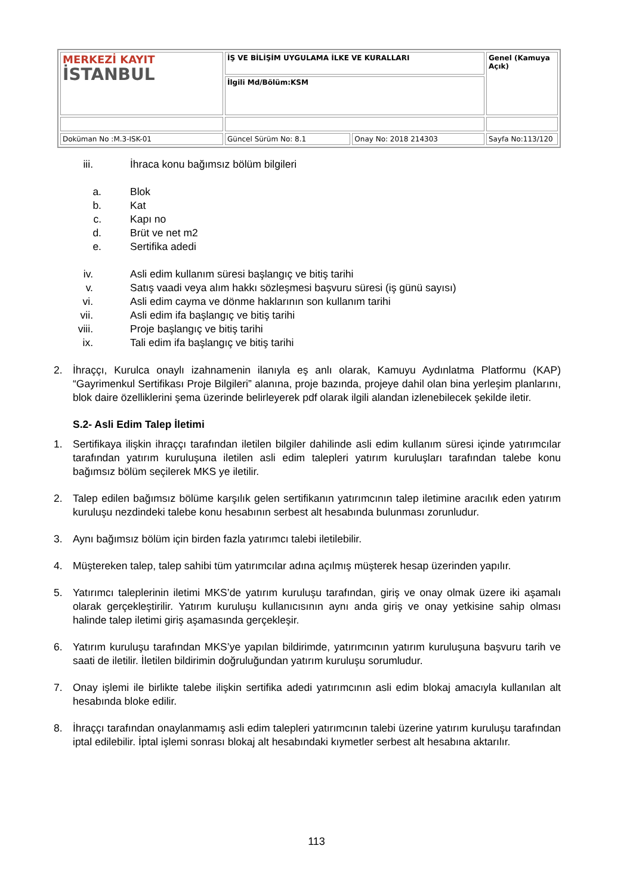| MERKEZİ KAYIT İSTANBUL | İŞ VE BİLİŞİM UYGULAMA İLKE VE KURALLARI | | Genel (Kamuya Açık) |
| | İlgili Md/Bölüm:KSM | | |
| Doküman No :M.3-ISK-01 | Güncel Sürüm No: 8.1 | Onay No: 2018 214303 | Sayfa No:113/120 |
iii. İhraca konu bağımsız bölüm bilgileri
a. Blok
b. Kat
c. Kapı no
d. Brüt ve net m2
e. Sertifika adedi
iv. Asli edim kullanım süresi başlangıç ve bitiş tarihi
v. Satış vaadi veya alım hakkı sözleşmesi başvuru süresi (iş günü sayısı)
vi. Asli edim cayma ve dönme haklarının son kullanım tarihi
vii. Asli edim ifa başlangıç ve bitiş tarihi
viii. Proje başlangıç ve bitiş tarihi
ix. Tali edim ifa başlangıç ve bitiş tarihi
2. İhraççı, Kurulca onaylı izahnamenin ilanıyla eş anlı olarak, Kamuyu Aydınlatma Platformu (KAP) “Gayrimenkul Sertifikası Proje Bilgileri” alanına, proje bazında, projeye dahil olan bina yerleşim planlarını, blok daire özelliklerini şema üzerinde belirleyerek pdf olarak ilgili alandan izlenebilecek şekilde iletir.
S.2- Asli Edim Talep İletimi
1. Sertifikaya ilişkin ihraççı tarafından iletilen bilgiler dahilinde asli edim kullanım süresi içinde yatırımcılar tarafından yatırım kuruluşuna iletilen asli edim talepleri yatırım kuruluşları tarafından talebe konu bağımsız bölüm seçilerek MKS ye iletilir.
2. Talep edilen bağımsız bölüme karşılık gelen sertifikanın yatırımcının talep iletimine aracılık eden yatırım kuruluşu nezdindeki talebe konu hesabının serbest alt hesabında bulunması zorunludur.
3. Aynı bağımsız bölüm için birden fazla yatırımcı talebi iletilebilir.
4. Müştereken talep, talep sahibi tüm yatırımcılar adına açılmış müşterek hesap üzerinden yapılır.
5. Yatırımcı taleplerinin iletimi MKS’de yatırım kuruluşu tarafından, giriş ve onay olmak üzere iki aşamalı olarak gerçekleştirilir. Yatırım kuruluşu kullanıcısının aynı anda giriş ve onay yetkisine sahip olması halinde talep iletimi giriş aşamasında gerçekleşir.
6. Yatırım kuruluşu tarafından MKS’ye yapılan bildirimde, yatırımcının yatırım kuruluşuna başvuru tarih ve saati de iletilir. İletilen bildirimin doğruluğundan yatırım kuruluşu sorumludur.
7. Onay işlemi ile birlikte talebe ilişkin sertifika adedi yatırımcının asli edim blokaj amacıyla kullanılan alt hesabında bloke edilir.
8. İhraççı tarafından onaylanmamış asli edim talepleri yatırımcının talebi üzerine yatırım kuruluşu tarafından iptal edilebilir. İptal işlemi sonrası blokaj alt hesabındaki kıymetler serbest alt hesabına aktarılır.
113